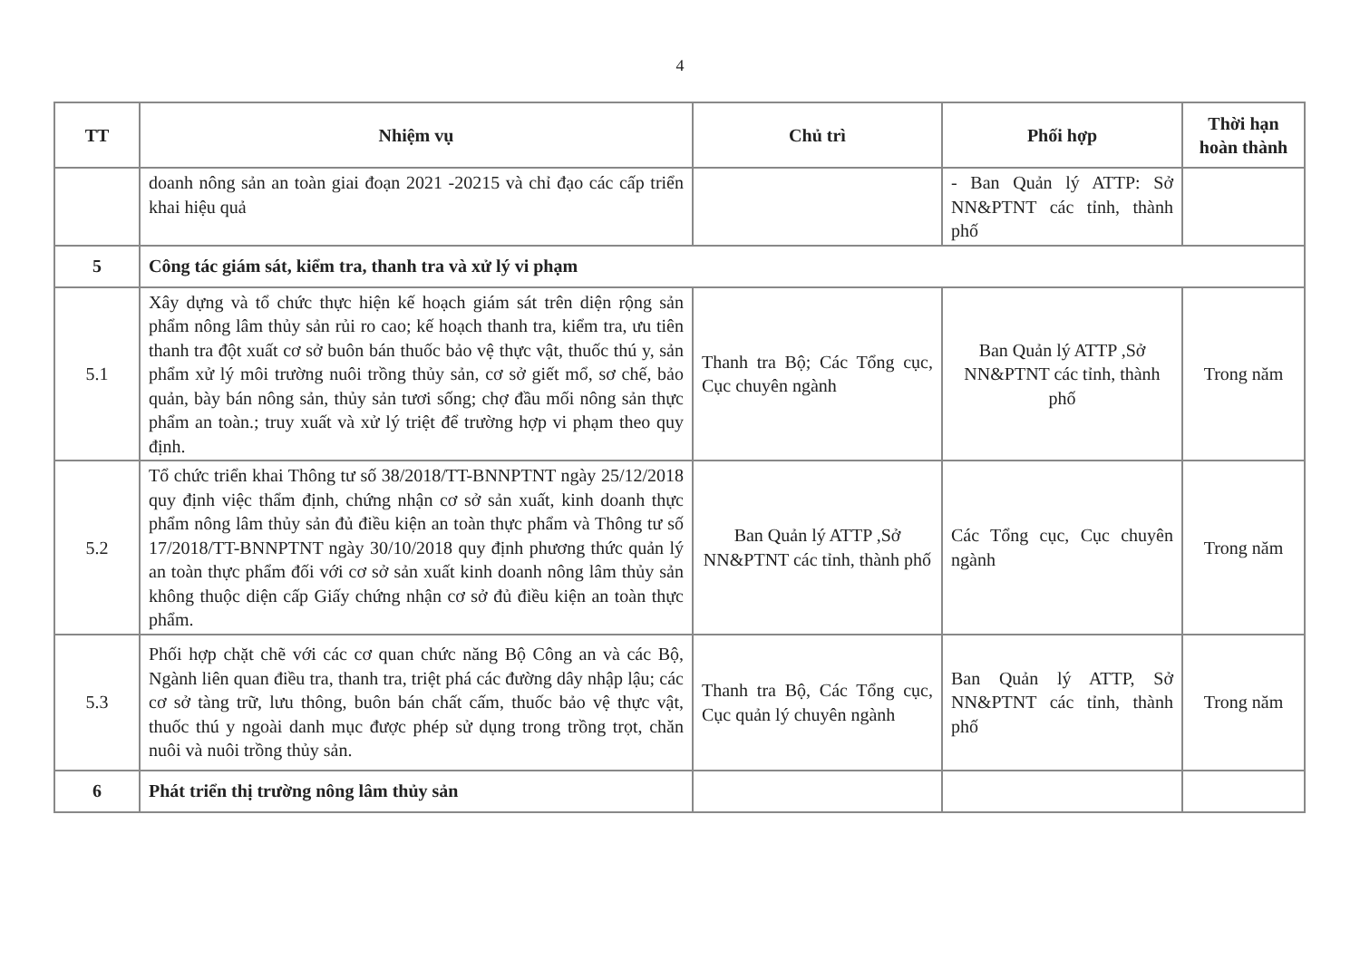4
| TT | Nhiệm vụ | Chủ trì | Phối hợp | Thời hạn hoàn thành |
| --- | --- | --- | --- | --- |
| | doanh nông sản an toàn giai đoạn 2021 -20215 và chỉ đạo các cấp triển khai hiệu quả | | - Ban Quản lý ATTP: Sở NN&PTNT các tỉnh, thành phố | |
| 5 | Công tác giám sát, kiểm tra, thanh tra và xử lý vi phạm | | | |
| 5.1 | Xây dựng và tổ chức thực hiện kế hoạch giám sát trên diện rộng sản phẩm nông lâm thủy sản rủi ro cao; kế hoạch thanh tra, kiểm tra, ưu tiên thanh tra đột xuất cơ sở buôn bán thuốc bảo vệ thực vật, thuốc thú y, sản phẩm xử lý môi trường nuôi trồng thủy sản, cơ sở giết mổ, sơ chế, bảo quản, bày bán nông sản, thủy sản tươi sống; chợ đầu mối nông sản thực phẩm an toàn.; truy xuất và xử lý triệt để trường hợp vi phạm theo quy định. | Thanh tra Bộ; Các Tổng cục, Cục chuyên ngành | Ban Quản lý ATTP ,Sở NN&PTNT các tỉnh, thành phố | Trong năm |
| 5.2 | Tổ chức triển khai Thông tư số 38/2018/TT-BNNPTNT ngày 25/12/2018 quy định việc thẩm định, chứng nhận cơ sở sản xuất, kinh doanh thực phẩm nông lâm thủy sản đủ điều kiện an toàn thực phẩm và Thông tư số 17/2018/TT-BNNPTNT ngày 30/10/2018 quy định phương thức quản lý an toàn thực phẩm đối với cơ sở sản xuất kinh doanh nông lâm thủy sản không thuộc diện cấp Giấy chứng nhận cơ sở đủ điều kiện an toàn thực phẩm. | Ban Quản lý ATTP ,Sở NN&PTNT các tỉnh, thành phố | Các Tổng cục, Cục chuyên ngành | Trong năm |
| 5.3 | Phối hợp chặt chẽ với các cơ quan chức năng Bộ Công an và các Bộ, Ngành liên quan điều tra, thanh tra, triệt phá các đường dây nhập lậu; các cơ sở tàng trữ, lưu thông, buôn bán chất cấm, thuốc bảo vệ thực vật, thuốc thú y ngoài danh mục được phép sử dụng trong trồng trọt, chăn nuôi và nuôi trồng thủy sản. | Thanh tra Bộ, Các Tổng cục, Cục quản lý chuyên ngành | Ban Quản lý ATTP, Sở NN&PTNT các tỉnh, thành phố | Trong năm |
| 6 | Phát triển thị trường nông lâm thủy sản | | | |